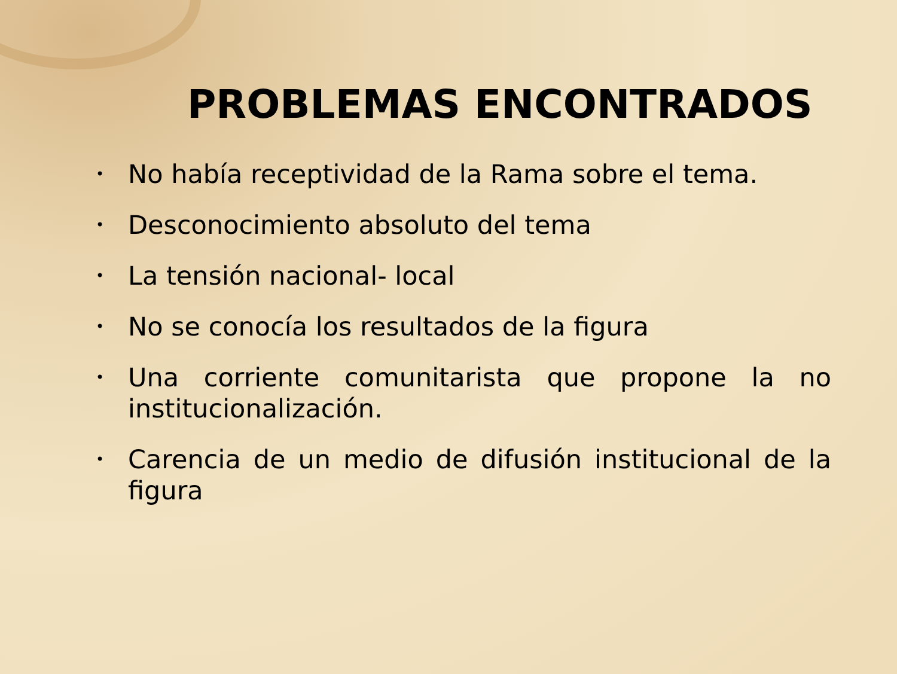PROBLEMAS ENCONTRADOS
• No había receptividad de la Rama sobre el tema.
• Desconocimiento absoluto del tema
• La tensión nacional- local
• No se conocía los resultados de la figura
• Una corriente comunitarista que propone la no institucionalización.
• Carencia de un medio de difusión institucional de la figura